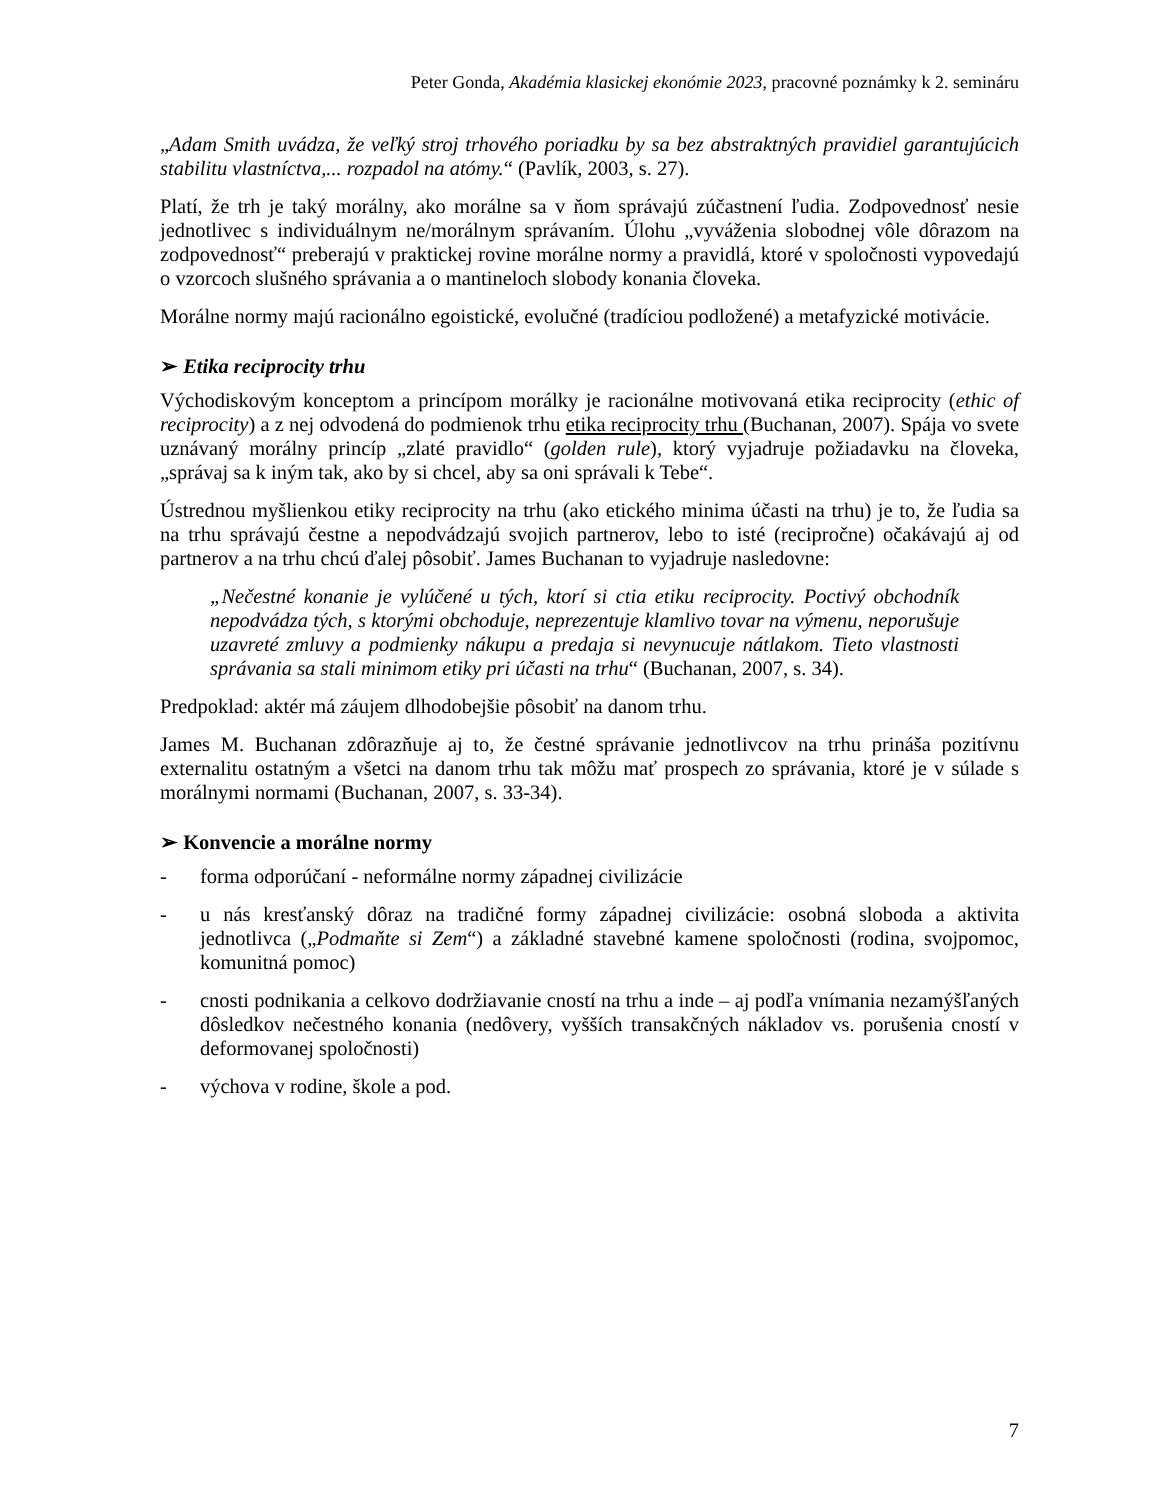Peter Gonda, Akadémia klasickej ekonómie 2023, pracovné poznámky k 2. semináru
„Adam Smith uvádza, že veľký stroj trhového poriadku by sa bez abstraktných pravidiel garantujúcich stabilitu vlastníctva,... rozpadol na atómy.“ (Pavlík, 2003, s. 27).
Platí, že trh je taký morálny, ako morálne sa v ňom správajú zúčastnení ľudia. Zodpovednosť nesie jednotlivec s individuálnym ne/morálnym správaním. Úlohu „vyváženia slobodnej vôle dôrazom na zodpovednosť“ preberajú v praktickej rovine morálne normy a pravidlá, ktoré v spoločnosti vypovedajú o vzorcoch slušného správania a o mantineloch slobody konania človeka.
Morálne normy majú racionálno egoistické, evolučné (tradíciou podložené) a metafyzické motivácie.
➢ Etika reciprocity trhu
Východiskovým konceptom a princípom morálky je racionálne motivovaná etika reciprocity (ethic of reciprocity) a z nej odvodená do podmienok trhu etika reciprocity trhu (Buchanan, 2007). Spája vo svete uznávaný morálny princíp „zlaté pravidlo“ (golden rule), ktorý vyjadruje požiadavku na človeka, „správaj sa k iným tak, ako by si chcel, aby sa oni správali k Tebe“.
Ústrednou myšlienkou etiky reciprocity na trhu (ako etického minima účasti na trhu) je to, že ľudia sa na trhu správajú čestne a nepodvádzajú svojich partnerov, lebo to isté (recipročne) očakávajú aj od partnerov a na trhu chcú ďalej pôsobiť. James Buchanan to vyjadruje nasledovne:
„Nečestné konanie je vylúčené u tých, ktorí si ctia etiku reciprocity. Poctivý obchodník nepodvádza tých, s ktorými obchoduje, neprezentuje klamlivo tovar na výmenu, neporušuje uzavreté zmluvy a podmienky nákupu a predaja si nevynucuje nátlakom. Tieto vlastnosti správania sa stali minimom etiky pri účasti na trhu“ (Buchanan, 2007, s. 34).
Predpoklad: aktér má záujem dlhodobejšie pôsobiť na danom trhu.
James M. Buchanan zdôrazňuje aj to, že čestné správanie jednotlivcov na trhu prináša pozitívnu externalitu ostatným a všetci na danom trhu tak môžu mať prospech zo správania, ktoré je v súlade s morálnymi normami (Buchanan, 2007, s. 33-34).
➢ Konvencie a morálne normy
- forma odporúčaní - neformálne normy západnej civilizácie
- u nás kresťanský dôraz na tradičné formy západnej civilizácie: osobná sloboda a aktivita jednotlivca („Podmaňte si Zem“) a základné stavebné kamene spoločnosti (rodina, svojpomoc, komunitná pomoc)
- cnosti podnikania a celkovo dodržiavanie cností na trhu a inde – aj podľa vnímania nezamýšľaných dôsledkov nečestného konania (nedôvery, vyšších transakčných nákladov vs. porušenia cností v deformovanej spoločnosti)
- výchova v rodine, škole a pod.
7